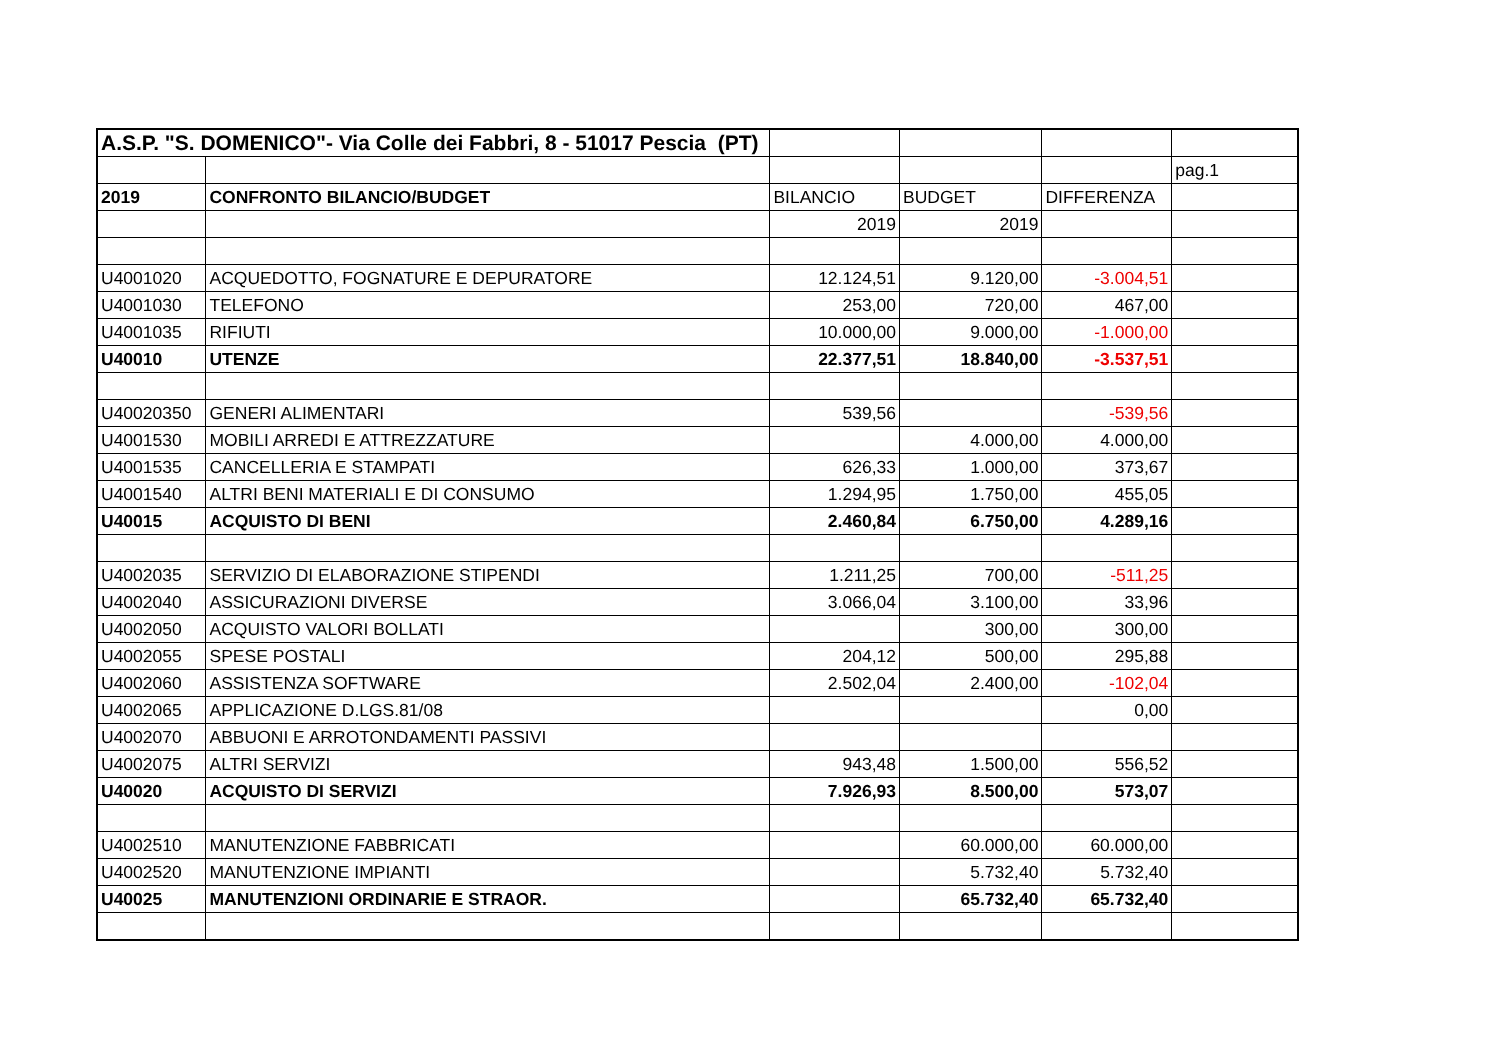| A.S.P. "S. DOMENICO"- Via Colle dei Fabbri, 8 - 51017 Pescia (PT) | | | | | |
| | | | | | pag.1 |
| 2019 | CONFRONTO BILANCIO/BUDGET | BILANCIO | BUDGET | DIFFERENZA | |
| | | 2019 | 2019 | | |
| U4001020 | ACQUEDOTTO, FOGNATURE E DEPURATORE | 12.124,51 | 9.120,00 | -3.004,51 | |
| U4001030 | TELEFONO | 253,00 | 720,00 | 467,00 | |
| U4001035 | RIFIUTI | 10.000,00 | 9.000,00 | -1.000,00 | |
| U40010 | UTENZE | 22.377,51 | 18.840,00 | -3.537,51 | |
| U40020350 | GENERI ALIMENTARI | 539,56 | | -539,56 | |
| U4001530 | MOBILI ARREDI E ATTREZZATURE | | 4.000,00 | 4.000,00 | |
| U4001535 | CANCELLERIA E STAMPATI | 626,33 | 1.000,00 | 373,67 | |
| U4001540 | ALTRI BENI MATERIALI E DI CONSUMO | 1.294,95 | 1.750,00 | 455,05 | |
| U40015 | ACQUISTO DI BENI | 2.460,84 | 6.750,00 | 4.289,16 | |
| U4002035 | SERVIZIO DI ELABORAZIONE STIPENDI | 1.211,25 | 700,00 | -511,25 | |
| U4002040 | ASSICURAZIONI DIVERSE | 3.066,04 | 3.100,00 | 33,96 | |
| U4002050 | ACQUISTO VALORI BOLLATI | | 300,00 | 300,00 | |
| U4002055 | SPESE POSTALI | 204,12 | 500,00 | 295,88 | |
| U4002060 | ASSISTENZA SOFTWARE | 2.502,04 | 2.400,00 | -102,04 | |
| U4002065 | APPLICAZIONE D.LGS.81/08 | | | 0,00 | |
| U4002070 | ABBUONI E ARROTONDAMENTI PASSIVI | | | | |
| U4002075 | ALTRI SERVIZI | 943,48 | 1.500,00 | 556,52 | |
| U40020 | ACQUISTO DI SERVIZI | 7.926,93 | 8.500,00 | 573,07 | |
| U4002510 | MANUTENZIONE FABBRICATI | | 60.000,00 | 60.000,00 | |
| U4002520 | MANUTENZIONE IMPIANTI | | 5.732,40 | 5.732,40 | |
| U40025 | MANUTENZIONI ORDINARIE E STRAOR. | | 65.732,40 | 65.732,40 | |